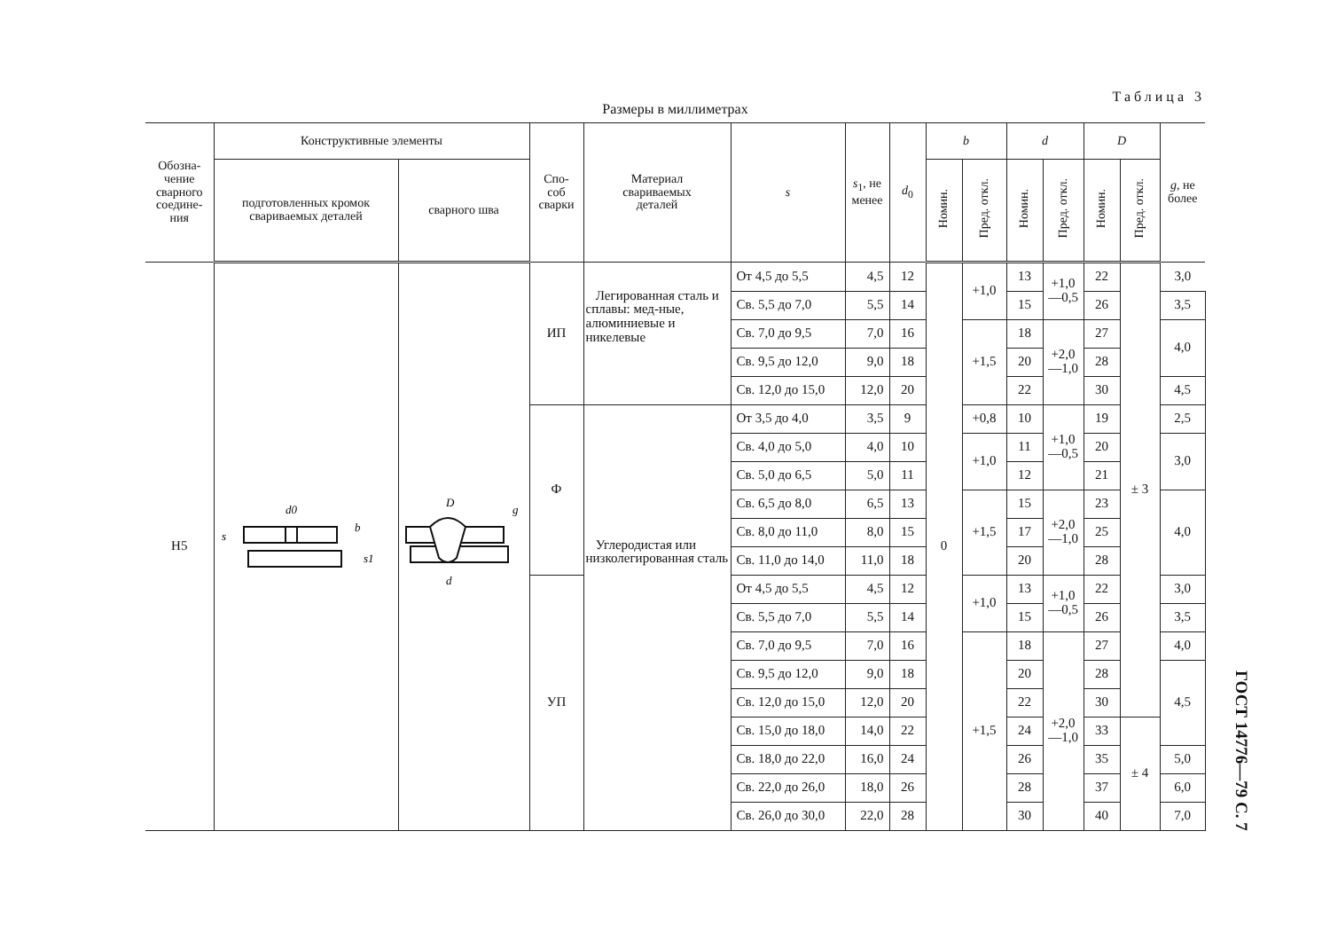Таблица 3
Размеры в миллиметрах
| Обозна- чение сварного соедине- ния | Конструктивные элементы | | Спо- соб сварки | Материал свариваемых деталей | s | s<sub>1</sub>, не менее | d<sub>0</sub> | b | | d | | D | | g , не более |
| --- | --- | --- | --- | --- | --- | --- | --- | --- | --- | --- | --- | --- | --- | --- |
| | подготовленных кромок свариваемых деталей | сварного шва | | | | | | Номин. | Пред. откл. | Номин. | Пред. откл. | Номин. | Пред. откл. | |
| Н5 | d0 s b s1 | D d g | ИП | Легированная сталь и сплавы: мед-ные, алюминиевые и никелевые | От 4,5 до 5,5 | 4,5 | 12 | 0 | +1,0 | 13 | +1,0 —0,5 | 22 | ± 3 | 3,0 |
| | | | | | Св. 5,5 до 7,0 | 5,5 | 14 | | | 15 | | 26 | | 3,5 |
| | | | | | Св. 7,0 до 9,5 | 7,0 | 16 | | +1,5 | 18 | +2,0 —1,0 | 27 | | 4,0 |
| | | | | | Св. 9,5 до 12,0 | 9,0 | 18 | | | 20 | | 28 | | |
| | | | | | Св. 12,0 до 15,0 | 12,0 | 20 | | | 22 | | 30 | | 4,5 |
| | | | Ф | Углеродистая или низколегированная сталь | От 3,5 до 4,0 | 3,5 | 9 | | +0,8 | 10 | +1,0 —0,5 | 19 | | 2,5 |
| | | | | | Св. 4,0 до 5,0 | 4,0 | 10 | | +1,0 | 11 | | 20 | | 3,0 |
| | | | | | Св. 5,0 до 6,5 | 5,0 | 11 | | | 12 | | 21 | | |
| | | | | | Св. 6,5 до 8,0 | 6,5 | 13 | | +1,5 | 15 | +2,0 —1,0 | 23 | | 4,0 |
| | | | | | Св. 8,0 до 11,0 | 8,0 | 15 | | | 17 | | 25 | | |
| | | | | | Св. 11,0 до 14,0 | 11,0 | 18 | | | 20 | | 28 | | |
| | | | УП | | От 4,5 до 5,5 | 4,5 | 12 | | +1,0 | 13 | +1,0 —0,5 | 22 | | 3,0 |
| | | | | | Св. 5,5 до 7,0 | 5,5 | 14 | | | 15 | | 26 | | 3,5 |
| | | | | | Св. 7,0 до 9,5 | 7,0 | 16 | | +1,5 | 18 | +2,0 —1,0 | 27 | | 4,0 |
| | | | | | Св. 9,5 до 12,0 | 9,0 | 18 | | | 20 | | 28 | | 4,5 |
| | | | | | Св. 12,0 до 15,0 | 12,0 | 20 | | | 22 | | 30 | | |
| | | | | | Св. 15,0 до 18,0 | 14,0 | 22 | | | 24 | | 33 | ± 4 | |
| | | | | | Св. 18,0 до 22,0 | 16,0 | 24 | | | 26 | | 35 | | 5,0 |
| | | | | | Св. 22,0 до 26,0 | 18,0 | 26 | | | 28 | | 37 | | 6,0 |
| | | | | | Св. 26,0 до 30,0 | 22,0 | 28 | | | 30 | | 40 | | 7,0 |
ГОСТ 14776—79 С. 7